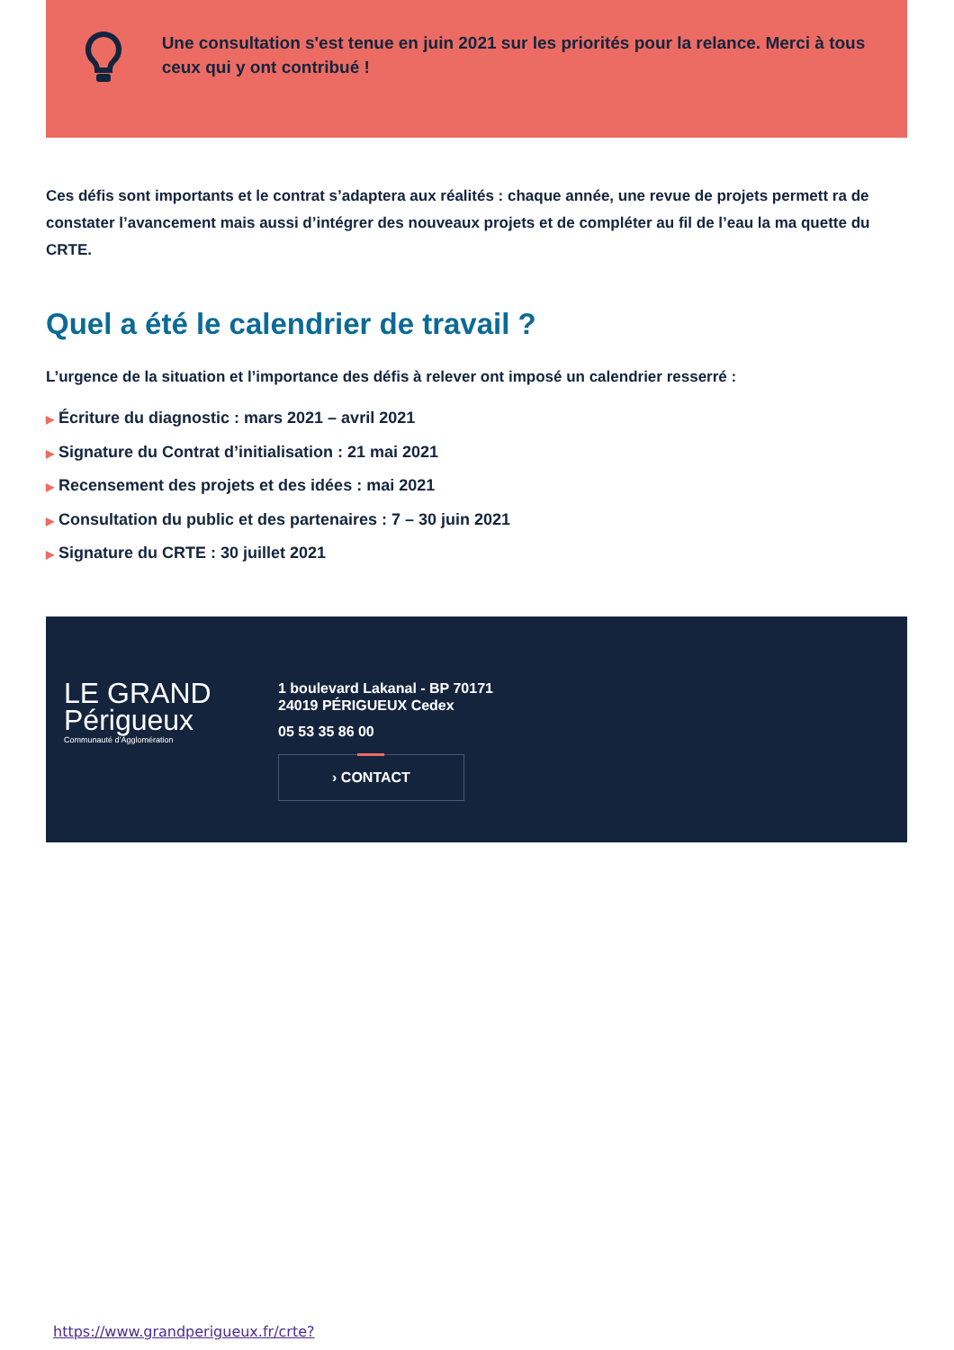Une consultation s'est tenue en juin 2021 sur les priorités pour la relance. Merci à tous ceux qui y ont contribué !
Ces défis sont importants et le contrat s’adaptera aux réalités : chaque année, une revue de projets permett ra de constater l’avancement mais aussi d’intégrer des nouveaux projets et de compléter au fil de l’eau la ma quette du CRTE.
Quel a été le calendrier de travail ?
L’urgence de la situation et l’importance des défis à relever ont imposé un calendrier resserré :
▶ Écriture du diagnostic : mars 2021 – avril 2021
▶ Signature du Contrat d’initialisation : 21 mai 2021
▶ Recensement des projets et des idées : mai 2021
▶ Consultation du public et des partenaires : 7 – 30 juin 2021
▶ Signature du CRTE : 30 juillet 2021
LE GRAND
Périgueux
Communauté d’Agglomération
1 boulevard Lakanal - BP 70171
24019 PÉRIGUEUX Cedex
05 53 35 86 00
› CONTACT
https://www.grandperigueux.fr/crte?